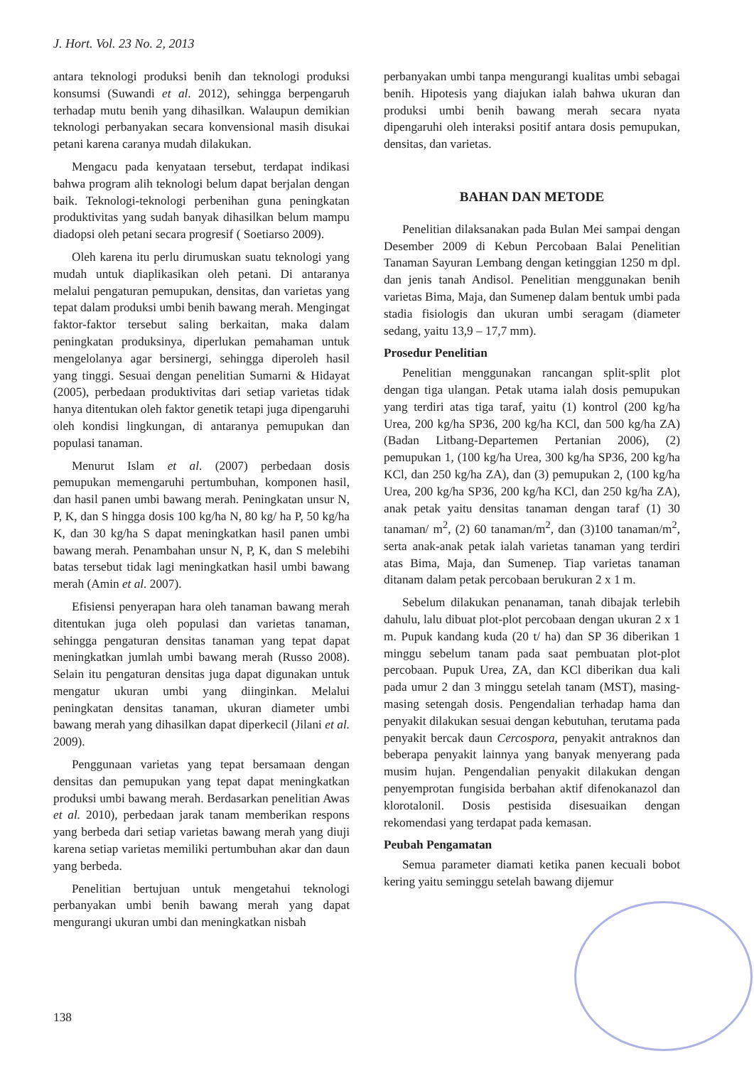J. Hort. Vol. 23 No. 2, 2013
antara teknologi produksi benih dan teknologi produksi konsumsi (Suwandi et al. 2012), sehingga berpengaruh terhadap mutu benih yang dihasilkan. Walaupun demikian teknologi perbanyakan secara konvensional masih disukai petani karena caranya mudah dilakukan.
Mengacu pada kenyataan tersebut, terdapat indikasi bahwa program alih teknologi belum dapat berjalan dengan baik. Teknologi-teknologi perbenihan guna peningkatan produktivitas yang sudah banyak dihasilkan belum mampu diadopsi oleh petani secara progresif ( Soetiarso 2009).
Oleh karena itu perlu dirumuskan suatu teknologi yang mudah untuk diaplikasikan oleh petani. Di antaranya melalui pengaturan pemupukan, densitas, dan varietas yang tepat dalam produksi umbi benih bawang merah. Mengingat faktor-faktor tersebut saling berkaitan, maka dalam peningkatan produksinya, diperlukan pemahaman untuk mengelolanya agar bersinergi, sehingga diperoleh hasil yang tinggi. Sesuai dengan penelitian Sumarni & Hidayat (2005), perbedaan produktivitas dari setiap varietas tidak hanya ditentukan oleh faktor genetik tetapi juga dipengaruhi oleh kondisi lingkungan, di antaranya pemupukan dan populasi tanaman.
Menurut Islam et al. (2007) perbedaan dosis pemupukan memengaruhi pertumbuhan, komponen hasil, dan hasil panen umbi bawang merah. Peningkatan unsur N, P, K, dan S hingga dosis 100 kg/ha N, 80 kg/ ha P, 50 kg/ha K, dan 30 kg/ha S dapat meningkatkan hasil panen umbi bawang merah. Penambahan unsur N, P, K, dan S melebihi batas tersebut tidak lagi meningkatkan hasil umbi bawang merah (Amin et al. 2007).
Efisiensi penyerapan hara oleh tanaman bawang merah ditentukan juga oleh populasi dan varietas tanaman, sehingga pengaturan densitas tanaman yang tepat dapat meningkatkan jumlah umbi bawang merah (Russo 2008). Selain itu pengaturan densitas juga dapat digunakan untuk mengatur ukuran umbi yang diinginkan. Melalui peningkatan densitas tanaman, ukuran diameter umbi bawang merah yang dihasilkan dapat diperkecil (Jilani et al. 2009).
Penggunaan varietas yang tepat bersamaan dengan densitas dan pemupukan yang tepat dapat meningkatkan produksi umbi bawang merah. Berdasarkan penelitian Awas et al. 2010), perbedaan jarak tanam memberikan respons yang berbeda dari setiap varietas bawang merah yang diuji karena setiap varietas memiliki pertumbuhan akar dan daun yang berbeda.
Penelitian bertujuan untuk mengetahui teknologi perbanyakan umbi benih bawang merah yang dapat mengurangi ukuran umbi dan meningkatkan nisbah
perbanyakan umbi tanpa mengurangi kualitas umbi sebagai benih. Hipotesis yang diajukan ialah bahwa ukuran dan produksi umbi benih bawang merah secara nyata dipengaruhi oleh interaksi positif antara dosis pemupukan, densitas, dan varietas.
BAHAN DAN METODE
Penelitian dilaksanakan pada Bulan Mei sampai dengan Desember 2009 di Kebun Percobaan Balai Penelitian Tanaman Sayuran Lembang dengan ketinggian 1250 m dpl. dan jenis tanah Andisol. Penelitian menggunakan benih varietas Bima, Maja, dan Sumenep dalam bentuk umbi pada stadia fisiologis dan ukuran umbi seragam (diameter sedang, yaitu 13,9 – 17,7 mm).
Prosedur Penelitian
Penelitian menggunakan rancangan split-split plot dengan tiga ulangan. Petak utama ialah dosis pemupukan yang terdiri atas tiga taraf, yaitu (1) kontrol (200 kg/ha Urea, 200 kg/ha SP36, 200 kg/ha KCl, dan 500 kg/ha ZA) (Badan Litbang-Departemen Pertanian 2006), (2) pemupukan 1, (100 kg/ha Urea, 300 kg/ha SP36, 200 kg/ha KCl, dan 250 kg/ha ZA), dan (3) pemupukan 2, (100 kg/ha Urea, 200 kg/ha SP36, 200 kg/ha KCl, dan 250 kg/ha ZA), anak petak yaitu densitas tanaman dengan taraf (1) 30 tanaman/ m<sup>2</sup>, (2) 60 tanaman/m<sup>2</sup>, dan (3)100 tanaman/m<sup>2</sup>, serta anak-anak petak ialah varietas tanaman yang terdiri atas Bima, Maja, dan Sumenep. Tiap varietas tanaman ditanam dalam petak percobaan berukuran 2 x 1 m.
Sebelum dilakukan penanaman, tanah dibajak terlebih dahulu, lalu dibuat plot-plot percobaan dengan ukuran 2 x 1 m. Pupuk kandang kuda (20 t/ ha) dan SP 36 diberikan 1 minggu sebelum tanam pada saat pembuatan plot-plot percobaan. Pupuk Urea, ZA, dan KCl diberikan dua kali pada umur 2 dan 3 minggu setelah tanam (MST), masing-masing setengah dosis. Pengendalian terhadap hama dan penyakit dilakukan sesuai dengan kebutuhan, terutama pada penyakit bercak daun Cercospora, penyakit antraknos dan beberapa penyakit lainnya yang banyak menyerang pada musim hujan. Pengendalian penyakit dilakukan dengan penyemprotan fungisida berbahan aktif difenokanazol dan klorotalonil. Dosis pestisida disesuaikan dengan rekomendasi yang terdapat pada kemasan.
Peubah Pengamatan
Semua parameter diamati ketika panen kecuali bobot kering yaitu seminggu setelah bawang dijemur
138